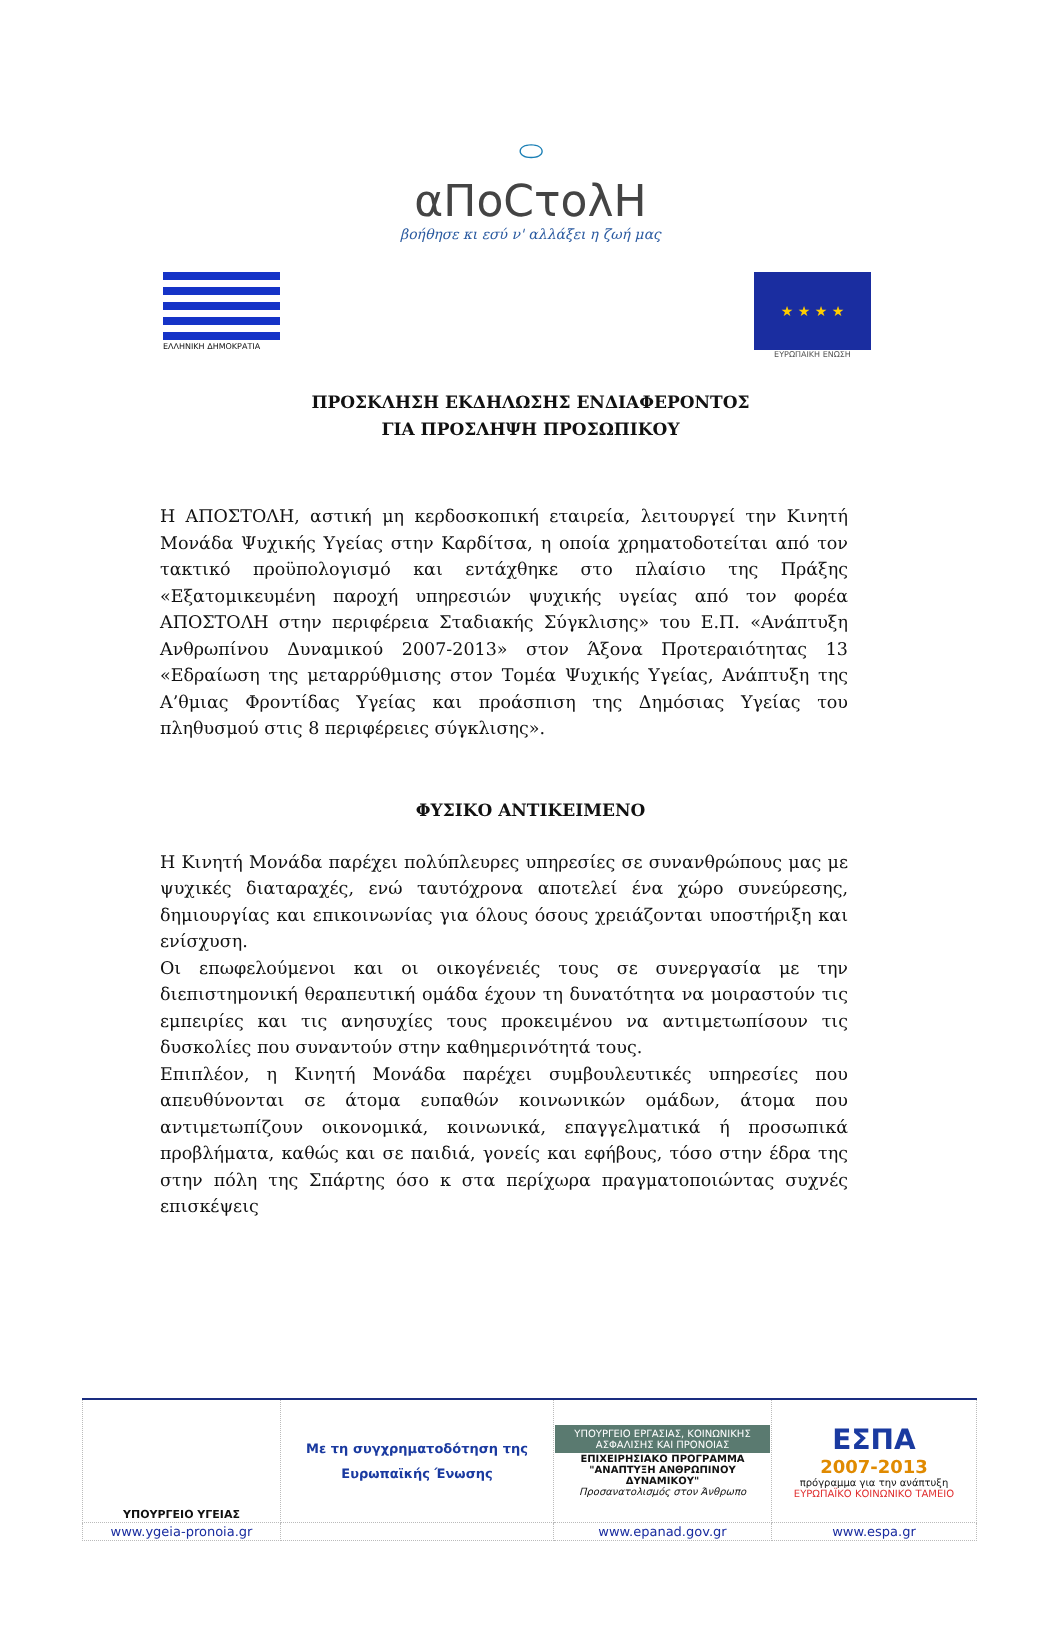⬭
αΠοCτoλΗ
βοήθησε κι εσύ ν' αλλάξει η ζωή μας
ΕΛΛΗΝΙΚΗ ΔΗΜΟΚΡΑΤΙΑ
★ ★ ★ ★
ΕΥΡΩΠΑΙΚΗ ΕΝΩΣΗ
ΠΡΟΣΚΛΗΣΗ ΕΚΔΗΛΩΣΗΣ ΕΝΔΙΑΦΕΡΟΝΤΟΣ
ΓΙΑ ΠΡΟΣΛΗΨΗ ΠΡΟΣΩΠΙΚΟΥ
Η ΑΠΟΣΤΟΛΗ, αστική μη κερδοσκοπική εταιρεία, λειτουργεί την Κινητή Μονάδα Ψυχικής Υγείας στην Καρδίτσα, η οποία χρηματοδοτείται από τον τακτικό προϋπολογισμό και εντάχθηκε στο πλαίσιο της Πράξης «Εξατομικευμένη παροχή υπηρεσιών ψυχικής υγείας από τον φορέα ΑΠΟΣΤΟΛΗ στην περιφέρεια Σταδιακής Σύγκλισης» του Ε.Π. «Ανάπτυξη Ανθρωπίνου Δυναμικού 2007-2013» στον Άξονα Προτεραιότητας 13 «Εδραίωση της μεταρρύθμισης στον Τομέα Ψυχικής Υγείας, Ανάπτυξη της Α’θμιας Φροντίδας Υγείας και προάσπιση της Δημόσιας Υγείας του πληθυσμού στις 8 περιφέρειες σύγκλισης».
ΦΥΣΙΚΟ ΑΝΤΙΚΕΙΜΕΝΟ
Η Κινητή Μονάδα παρέχει πολύπλευρες υπηρεσίες σε συνανθρώπους μας με ψυχικές διαταραχές, ενώ ταυτόχρονα αποτελεί ένα χώρο συνεύρεσης, δημιουργίας και επικοινωνίας για όλους όσους χρειάζονται υποστήριξη και ενίσχυση.
Οι επωφελούμενοι και οι οικογένειές τους σε συνεργασία με την διεπιστημονική θεραπευτική ομάδα έχουν τη δυνατότητα να μοιραστούν τις εμπειρίες και τις ανησυχίες τους προκειμένου να αντιμετωπίσουν τις δυσκολίες που συναντούν στην καθημερινότητά τους.
Επιπλέον, η Κινητή Μονάδα παρέχει συμβουλευτικές υπηρεσίες που απευθύνονται σε άτομα ευπαθών κοινωνικών ομάδων, άτομα που αντιμετωπίζουν οικονομικά, κοινωνικά, επαγγελματικά ή προσωπικά προβλήματα, καθώς και σε παιδιά, γονείς και εφήβους, τόσο στην έδρα της στην πόλη της Σπάρτης όσο κ στα περίχωρα πραγματοποιώντας συχνές επισκέψεις
| ΥΠΟΥΡΓΕΙΟ ΥΓΕΙΑΣ | Με τη συγχρηματοδότηση της Ευρωπαϊκής Ένωσης | ΥΠΟΥΡΓΕΙΟ ΕΡΓΑΣΙΑΣ, ΚΟΙΝΩΝΙΚΗΣ ΑΣΦΑΛΙΣΗΣ ΚΑΙ ΠΡΟΝΟΙΑΣ ΕΠΙΧΕΙΡΗΣΙΑΚΟ ΠΡΟΓΡΑΜΜΑ "ΑΝΑΠΤΥΞΗ ΑΝΘΡΩΠΙΝΟΥ ΔΥΝΑΜΙΚΟΥ" Προσανατολισμός στον Άνθρωπο | ΕΣΠΑ 2007-2013 πρόγραμμα για την ανάπτυξη ΕΥΡΩΠΑΪΚΟ ΚΟΙΝΩΝΙΚΟ ΤΑΜΕΙΟ |
| www.ygeia-pronoia.gr | | www.epanad.gov.gr | www.espa.gr |